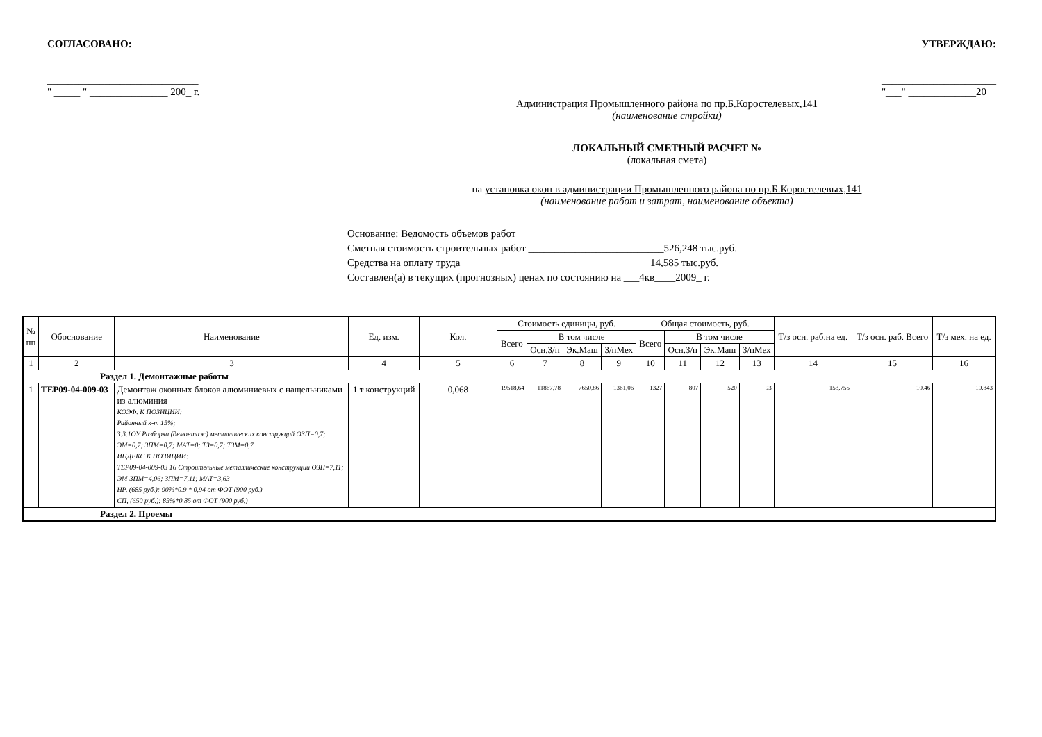СОГЛАСОВАНО: УТВЕРЖДАЮ:
_____________________________
" _____ " _______________ 200_ г. ______________________
"___" _____________20
Администрация Промышленного района по пр.Б.Коростелевых,141
(наименование стройки)
ЛОКАЛЬНЫЙ СМЕТНЫЙ РАСЧЕТ №
(локальная смета)
на установка окон в администрации Промышленного района по пр.Б.Коростелевых,141
(наименование работ и затрат, наименование объекта)
Основание: Ведомость объемов работ
Сметная стоимость строительных работ __________________________526,248 тыс.руб.
Средства на оплату труда ____________________________________14,585 тыс.руб.
Составлен(а) в текущих (прогнозных) ценах по состоянию на ___4кв____2009_ г.
| № пп | Обоснование | Наименование | Ед. изм. | Кол. | Стоимость единицы, руб. | | | | Общая стоимость, руб. | | | | Т/з осн. раб.на ед. | Т/з осн. раб. Всего | Т/з мех. на ед. |
| --- | --- | --- | --- | --- | --- | --- | --- | --- | --- | --- | --- | --- | --- | --- | --- |
| | | | | | Всего | В том числе | | | Всего | В том числе | | | | | |
| | | | | | | Осн.З/п | Эк.Маш | З/пМех | | Осн.З/п | Эк.Маш | З/пМех | | | |
| 1 | 2 | 3 | 4 | 5 | 6 | 7 | 8 | 9 | 10 | 11 | 12 | 13 | 14 | 15 | 16 |
| Раздел 1. Демонтажные работы | | | | | | | | | | | | | | | |
| 1 | ТЕР09-04-009-03 | Демонтаж оконных блоков алюминиевых с нащельниками из алюминия КОЭФ. К ПОЗИЦИИ: Районный к-т 15%; 3.3.1ОУ Разборка (демонтаж) металлических конструкций ОЗП=0,7; ЭМ=0,7; ЗПМ=0,7; МАТ=0; ТЗ=0,7; ТЗМ=0,7 ИНДЕКС К ПОЗИЦИИ: ТЕР09-04-009-03 16 Строительные металлические конструкции ОЗП=7,11; ЭМ-ЗПМ=4,06; ЗПМ=7,11; МАТ=3,63 НР, (685 руб.): 90%*0.9 * 0,94 от ФОТ (900 руб.) СП, (650 руб.): 85%*0.85 от ФОТ (900 руб.) | 1 т конструкций | 0,068 | 19518,64 | 11867,78 | 7650,86 | 1361,06 | 1327 | 807 | 520 | 93 | 153,755 | 10,46 | 10,843 |
| Раздел 2. Проемы | | | | | | | | | | | | | | | |